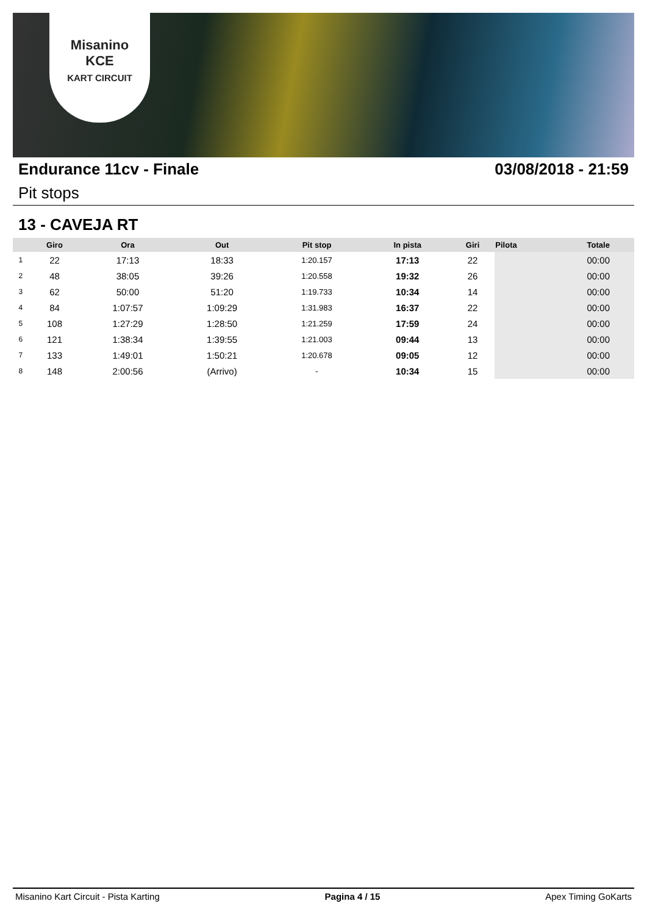Misanino
KCE
KART CIRCUIT
Endurance 11cv - Finale 03/08/2018 - 21:59
Pit stops
13 - CAVEJA RT
| | Giro | Ora | Out | Pit stop | In pista | Giri | Pilota | Totale |
| --- | --- | --- | --- | --- | --- | --- | --- | --- |
| 1 | 22 | 17:13 | 18:33 | 1:20.157 | 17:13 | 22 | | 00:00 |
| 2 | 48 | 38:05 | 39:26 | 1:20.558 | 19:32 | 26 | | 00:00 |
| 3 | 62 | 50:00 | 51:20 | 1:19.733 | 10:34 | 14 | | 00:00 |
| 4 | 84 | 1:07:57 | 1:09:29 | 1:31.983 | 16:37 | 22 | | 00:00 |
| 5 | 108 | 1:27:29 | 1:28:50 | 1:21.259 | 17:59 | 24 | | 00:00 |
| 6 | 121 | 1:38:34 | 1:39:55 | 1:21.003 | 09:44 | 13 | | 00:00 |
| 7 | 133 | 1:49:01 | 1:50:21 | 1:20.678 | 09:05 | 12 | | 00:00 |
| 8 | 148 | 2:00:56 | (Arrivo) | - | 10:34 | 15 | | 00:00 |
Misanino Kart Circuit - Pista Karting Pagina 4 / 15 Apex Timing GoKarts